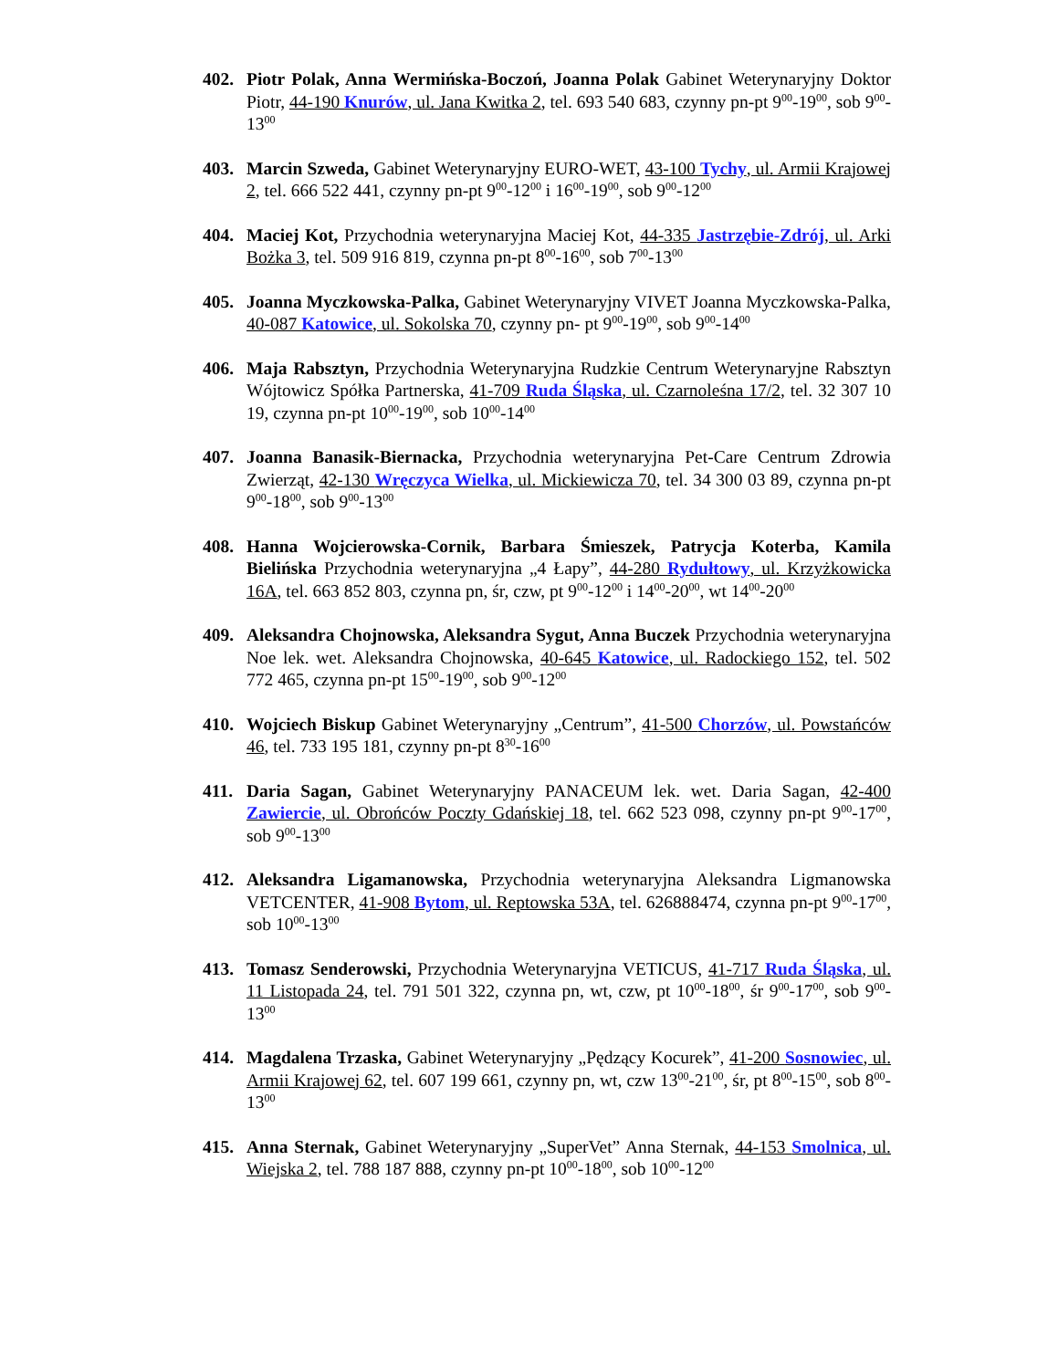402. Piotr Polak, Anna Wermińska-Boczoń, Joanna Polak Gabinet Weterynaryjny Doktor Piotr, 44-190 Knurów, ul. Jana Kwitka 2, tel. 693 540 683, czynny pn-pt 9<sup>00</sup>-19<sup>00</sup>, sob 9<sup>00</sup>-13<sup>00</sup>
403. Marcin Szweda, Gabinet Weterynaryjny EURO-WET, 43-100 Tychy, ul. Armii Krajowej 2, tel. 666 522 441, czynny pn-pt 9<sup>00</sup>-12<sup>00</sup> i 16<sup>00</sup>-19<sup>00</sup>, sob 9<sup>00</sup>-12<sup>00</sup>
404. Maciej Kot, Przychodnia weterynaryjna Maciej Kot, 44-335 Jastrzębie-Zdrój, ul. Arki Bożka 3, tel. 509 916 819, czynna pn-pt 8<sup>00</sup>-16<sup>00</sup>, sob 7<sup>00</sup>-13<sup>00</sup>
405. Joanna Myczkowska-Palka, Gabinet Weterynaryjny VIVET Joanna Myczkowska-Palka, 40-087 Katowice, ul. Sokolska 70, czynny pn- pt 9<sup>00</sup>-19<sup>00</sup>, sob 9<sup>00</sup>-14<sup>00</sup>
406. Maja Rabsztyn, Przychodnia Weterynaryjna Rudzkie Centrum Weterynaryjne Rabsztyn Wójtowicz Spółka Partnerska, 41-709 Ruda Śląska, ul. Czarnoleśna 17/2, tel. 32 307 10 19, czynna pn-pt 10<sup>00</sup>-19<sup>00</sup>, sob 10<sup>00</sup>-14<sup>00</sup>
407. Joanna Banasik-Biernacka, Przychodnia weterynaryjna Pet-Care Centrum Zdrowia Zwierząt, 42-130 Wręczyca Wielka, ul. Mickiewicza 70, tel. 34 300 03 89, czynna pn-pt 9<sup>00</sup>-18<sup>00</sup>, sob 9<sup>00</sup>-13<sup>00</sup>
408. Hanna Wojcierowska-Cornik, Barbara Śmieszek, Patrycja Koterba, Kamila Bielińska Przychodnia weterynaryjna „4 Łapy”, 44-280 Rydułtowy, ul. Krzyżkowicka 16A, tel. 663 852 803, czynna pn, śr, czw, pt 9<sup>00</sup>-12<sup>00</sup> i 14<sup>00</sup>-20<sup>00</sup>, wt 14<sup>00</sup>-20<sup>00</sup>
409. Aleksandra Chojnowska, Aleksandra Sygut, Anna Buczek Przychodnia weterynaryjna Noe lek. wet. Aleksandra Chojnowska, 40-645 Katowice, ul. Radockiego 152, tel. 502 772 465, czynna pn-pt 15<sup>00</sup>-19<sup>00</sup>, sob 9<sup>00</sup>-12<sup>00</sup>
410. Wojciech Biskup Gabinet Weterynaryjny „Centrum”, 41-500 Chorzów, ul. Powstańców 46, tel. 733 195 181, czynny pn-pt 8<sup>30</sup>-16<sup>00</sup>
411. Daria Sagan, Gabinet Weterynaryjny PANACEUM lek. wet. Daria Sagan, 42-400 Zawiercie, ul. Obrońców Poczty Gdańskiej 18, tel. 662 523 098, czynny pn-pt 9<sup>00</sup>-17<sup>00</sup>, sob 9<sup>00</sup>-13<sup>00</sup>
412. Aleksandra Ligamanowska, Przychodnia weterynaryjna Aleksandra Ligmanowska VETCENTER, 41-908 Bytom, ul. Reptowska 53A, tel. 626888474, czynna pn-pt 9<sup>00</sup>-17<sup>00</sup>, sob 10<sup>00</sup>-13<sup>00</sup>
413. Tomasz Senderowski, Przychodnia Weterynaryjna VETICUS, 41-717 Ruda Śląska, ul. 11 Listopada 24, tel. 791 501 322, czynna pn, wt, czw, pt 10<sup>00</sup>-18<sup>00</sup>, śr 9<sup>00</sup>-17<sup>00</sup>, sob 9<sup>00</sup>-13<sup>00</sup>
414. Magdalena Trzaska, Gabinet Weterynaryjny „Pędzący Kocurek”, 41-200 Sosnowiec, ul. Armii Krajowej 62, tel. 607 199 661, czynny pn, wt, czw 13<sup>00</sup>-21<sup>00</sup>, śr, pt 8<sup>00</sup>-15<sup>00</sup>, sob 8<sup>00</sup>-13<sup>00</sup>
415. Anna Sternak, Gabinet Weterynaryjny „SuperVet” Anna Sternak, 44-153 Smolnica, ul. Wiejska 2, tel. 788 187 888, czynny pn-pt 10<sup>00</sup>-18<sup>00</sup>, sob 10<sup>00</sup>-12<sup>00</sup>